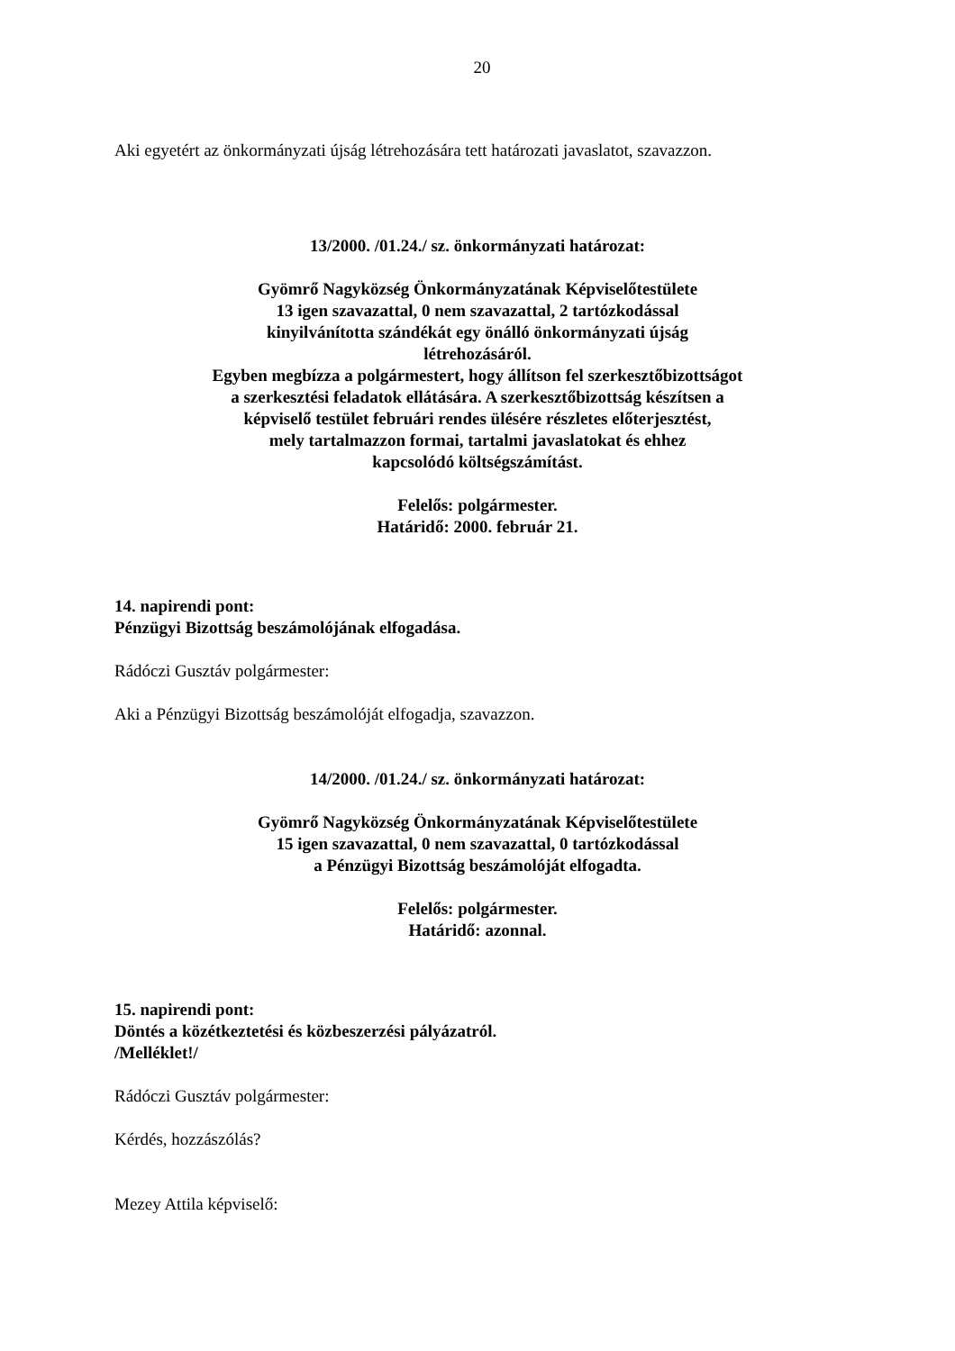20
Aki egyetért az önkormányzati újság létrehozására tett határozati javaslatot, szavazzon.
13/2000. /01.24./ sz. önkormányzati határozat:
Gyömrő Nagyközség Önkormányzatának Képviselőtestülete
13 igen szavazattal, 0 nem szavazattal, 2 tartózkodással
kinyilvánította szándékát egy önálló önkormányzati újság
létrehozásáról.
Egyben megbízza a polgármestert, hogy állítson fel szerkesztőbizottságot
a szerkesztési feladatok ellátására. A szerkesztőbizottság készítsen a
képviselő testület februári rendes ülésére részletes előterjesztést,
mely tartalmazzon formai, tartalmi javaslatokat és ehhez
kapcsolódó költségszámítást.
Felelős: polgármester.
Határidő: 2000. február 21.
14. napirendi pont:
Pénzügyi Bizottság beszámolójának elfogadása.
Rádóczi Gusztáv polgármester:
Aki a Pénzügyi Bizottság beszámolóját elfogadja, szavazzon.
14/2000. /01.24./ sz. önkormányzati határozat:
Gyömrő Nagyközség Önkormányzatának Képviselőtestülete
15 igen szavazattal, 0 nem szavazattal, 0 tartózkodással
a Pénzügyi Bizottság beszámolóját elfogadta.
Felelős: polgármester.
Határidő: azonnal.
15. napirendi pont:
Döntés a közétkeztetési és közbeszerzési pályázatról.
/Melléklet!/
Rádóczi Gusztáv polgármester:
Kérdés, hozzászólás?
Mezey Attila képviselő: